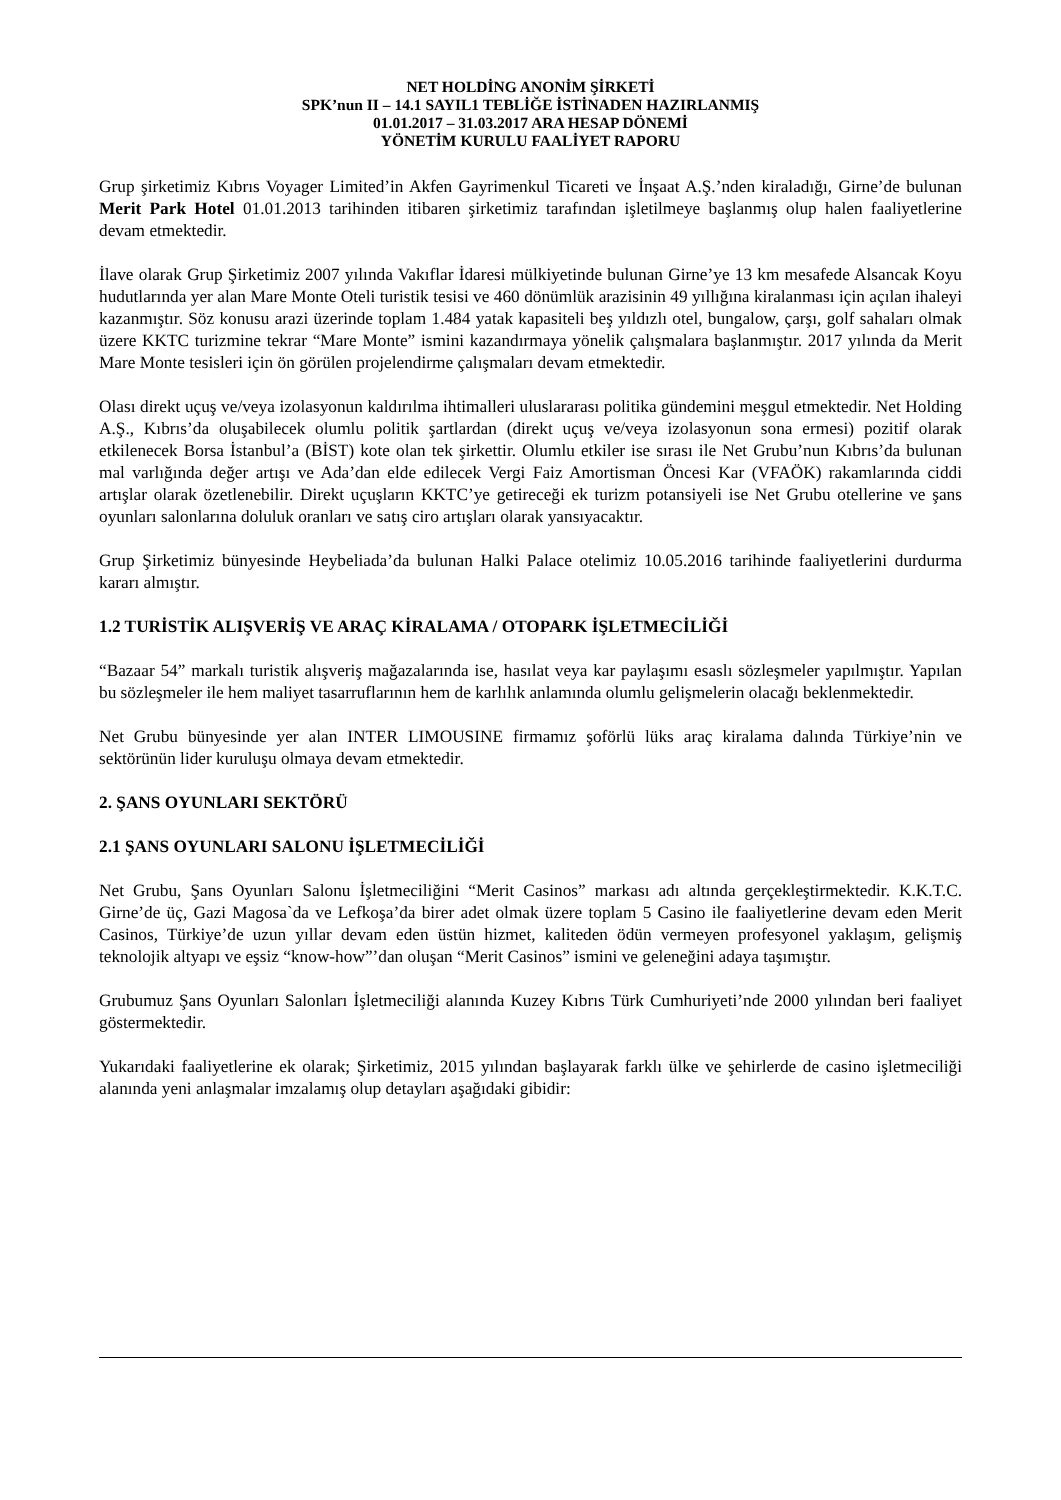NET HOLDİNG ANONİM ŞİRKETİ
SPK’nun II – 14.1 SAYIL1 TEBLİĞE İSTİNADEN HAZIRLANMIŞ
01.01.2017 – 31.03.2017 ARA HESAP DÖNEMİ
YÖNETİM KURULU FAALİYET RAPORU
Grup şirketimiz Kıbrıs Voyager Limited’in Akfen Gayrimenkul Ticareti ve İnşaat A.Ş.’nden kiraladığı, Girne’de bulunan Merit Park Hotel 01.01.2013 tarihinden itibaren şirketimiz tarafından işletilmeye başlanmış olup halen faaliyetlerine devam etmektedir.
İlave olarak Grup Şirketimiz 2007 yılında Vakıflar İdaresi mülkiyetinde bulunan Girne’ye 13 km mesafede Alsancak Koyu hudutlarında yer alan Mare Monte Oteli turistik tesisi ve 460 dönümlük arazisinin 49 yıllığına kiralanması için açılan ihaleyi kazanmıştır. Söz konusu arazi üzerinde toplam 1.484 yatak kapasiteli beş yıldızlı otel, bungalow, çarşı, golf sahaları olmak üzere KKTC turizmine tekrar “Mare Monte” ismini kazandırmaya yönelik çalışmalara başlanmıştır. 2017 yılında da Merit Mare Monte tesisleri için ön görülen projelendirme çalışmaları devam etmektedir.
Olası direkt uçuş ve/veya izolasyonun kaldırılma ihtimalleri uluslararası politika gündemini meşgul etmektedir. Net Holding A.Ş., Kıbrıs’da oluşabilecek olumlu politik şartlardan (direkt uçuş ve/veya izolasyonun sona ermesi) pozitif olarak etkilenecek Borsa İstanbul’a (BİST) kote olan tek şirkettir. Olumlu etkiler ise sırası ile Net Grubu’nun Kıbrıs’da bulunan mal varlığında değer artışı ve Ada’dan elde edilecek Vergi Faiz Amortisman Öncesi Kar (VFAÖK) rakamlarında ciddi artışlar olarak özetlenebilir. Direkt uçuşların KKTC’ye getireceği ek turizm potansiyeli ise Net Grubu otellerine ve şans oyunları salonlarına doluluk oranları ve satış ciro artışları olarak yansıyacaktır.
Grup Şirketimiz bünyesinde Heybeliada’da bulunan Halki Palace otelimiz 10.05.2016 tarihinde faaliyetlerini durdurma kararı almıştır.
1.2 TURİSTİK ALIŞVERİŞ VE ARAÇ KİRALAMA / OTOPARK İŞLETMECİLİĞİ
“Bazaar 54” markalı turistik alışveriş mağazalarında ise, hasılat veya kar paylaşımı esaslı sözleşmeler yapılmıştır. Yapılan bu sözleşmeler ile hem maliyet tasarruflarının hem de karlılık anlamında olumlu gelişmelerin olacağı beklenmektedir.
Net Grubu bünyesinde yer alan INTER LIMOUSINE firmamız şoförlü lüks araç kiralama dalında Türkiye’nin ve sektörünün lider kuruluşu olmaya devam etmektedir.
2. ŞANS OYUNLARI SEKTÖRÜ
2.1 ŞANS OYUNLARI SALONU İŞLETMECİLİĞİ
Net Grubu, Şans Oyunları Salonu İşletmeciliğini “Merit Casinos” markası adı altında gerçekleştirmektedir. K.K.T.C. Girne’de üç, Gazi Magosa`da ve Lefkoşa’da birer adet olmak üzere toplam 5 Casino ile faaliyetlerine devam eden Merit Casinos, Türkiye’de uzun yıllar devam eden üstün hizmet, kaliteden ödün vermeyen profesyonel yaklaşım, gelişmiş teknolojik altyapı ve eşsiz “know-how”’dan oluşan “Merit Casinos” ismini ve geleneğini adaya taşımıştır.
Grubumuz Şans Oyunları Salonları İşletmeciliği alanında Kuzey Kıbrıs Türk Cumhuriyeti’nde 2000 yılından beri faaliyet göstermektedir.
Yukarıdaki faaliyetlerine ek olarak; Şirketimiz, 2015 yılından başlayarak farklı ülke ve şehirlerde de casino işletmeciliği alanında yeni anlaşmalar imzalamış olup detayları aşağıdaki gibidir: